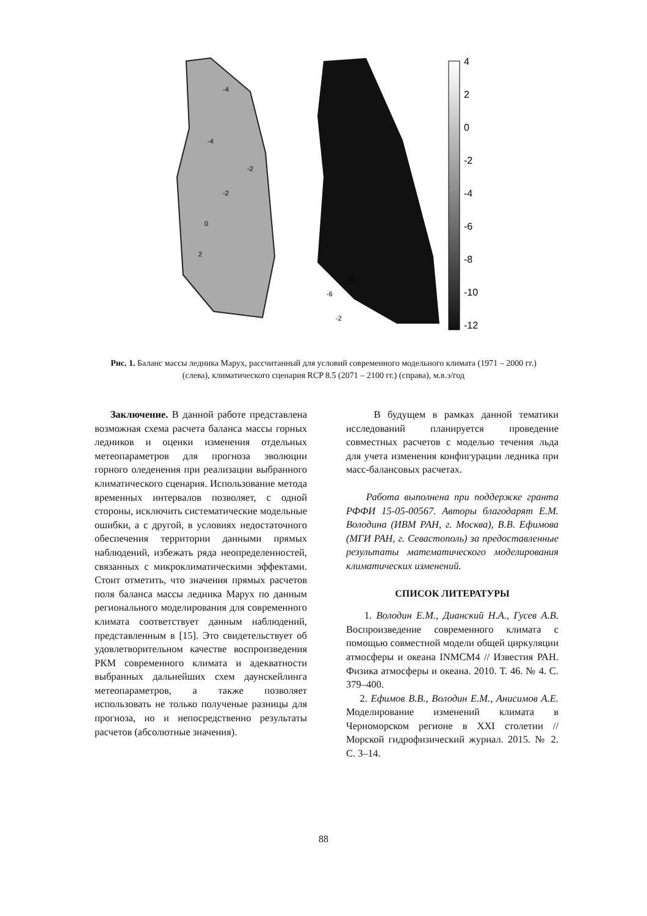4
2
0
-2
-4
-6
-8
-10
-12
-4
-4
-2
-2
0
2
-10
-6
-2
Рис. 1. Баланс массы ледника Марух, рассчитанный для условий современного модельного климата (1971 – 2000 гг.) (слева), климатического сценария RCP 8.5 (2071 – 2100 гг.) (справа), м.в.э/год
Заключение. В данной работе представлена возможная схема расчета баланса массы горных ледников и оценки изменения отдельных метеопараметров для прогноза эволюции горного оледенения при реализации выбранного климатического сценария. Использование метода временных интервалов позволяет, с одной стороны, исключить систематические модельные ошибки, а с другой, в условиях недостаточного обеспечения территории данными прямых наблюдений, избежать ряда неопределенностей, связанных с микроклиматическими эффектами. Стоит отметить, что значения прямых расчетов поля баланса массы ледника Марух по данным регионального моделирования для современного климата соответствует данным наблюдений, представленным в [15]. Это свидетельствует об удовлетворительном качестве воспроизведения РКМ современного климата и адекватности выбранных дальнейших схем даунскейлинга метеопараметров, а также позволяет использовать не только полученые разницы для прогноза, но и непосредственно результаты расчетов (абсолютные значения).
В будущем в рамках данной тематики исследований планируется проведение совместных расчетов с моделью течения льда для учета изменения конфигурации ледника при масс-балансовых расчетах.
Работа выполнена при поддержке гранта РФФИ 15-05-00567. Авторы благодарят Е.М. Володина (ИВМ РАН, г. Москва), В.В. Ефимова (МГИ РАН, г. Севастополь) за предоставленные результаты математического моделирования климатических изменений.
СПИСОК ЛИТЕРАТУРЫ
1. Володин Е.М., Дианский Н.А., Гусев А.В. Воспроизведение современного климата с помощью совместной модели общей циркуляции атмосферы и океана INMCM4 // Известия РАН. Физика атмосферы и океана. 2010. Т. 46. № 4. С. 379–400.
2. Ефимов В.В., Володин Е.М., Анисимов А.Е. Моделирование изменений климата в Черноморском регионе в XXI столетии // Морской гидрофизический журнал. 2015. № 2. С. 3–14.
88